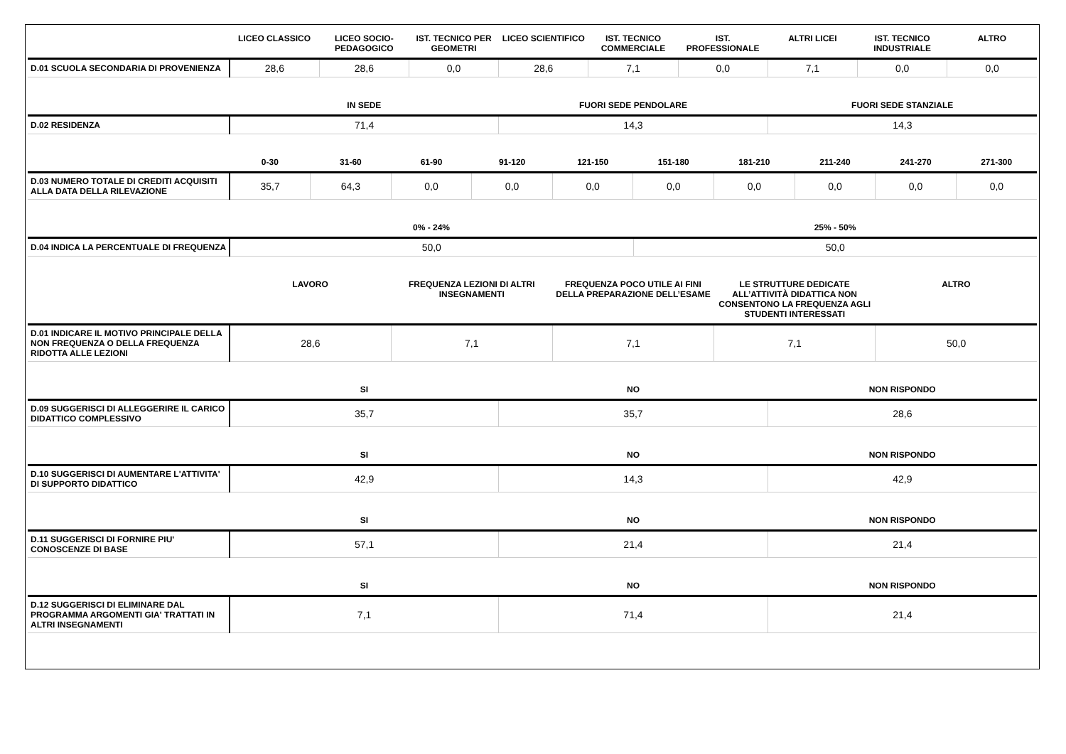| | LICEO CLASSICO | LICEO SOCIO-PEDAGOGICO | IST. TECNICO PER GEOMETRI | LICEO SCIENTIFICO | IST. TECNICO COMMERCIALE | IST. PROFESSIONALE | ALTRI LICEI | IST. TECNICO INDUSTRIALE | ALTRO |
| --- | --- | --- | --- | --- | --- | --- | --- | --- | --- |
| D.01 SCUOLA SECONDARIA DI PROVENIENZA | 28,6 | 28,6 | 0,0 | 28,6 | 7,1 | 0,0 | 7,1 | 0,0 | 0,0 |
| | IN SEDE | FUORI SEDE PENDOLARE | FUORI SEDE STANZIALE |
| --- | --- | --- | --- |
| D.02 RESIDENZA | 71,4 | 14,3 | 14,3 |
| | 0-30 | 31-60 | 61-90 | 91-120 | 121-150 | 151-180 | 181-210 | 211-240 | 241-270 | 271-300 |
| --- | --- | --- | --- | --- | --- | --- | --- | --- | --- | --- |
| D.03 NUMERO TOTALE DI CREDITI ACQUISITI ALLA DATA DELLA RILEVAZIONE | 35,7 | 64,3 | 0,0 | 0,0 | 0,0 | 0,0 | 0,0 | 0,0 | 0,0 | 0,0 |
| | 0% - 24% | 25% - 50% |
| --- | --- | --- |
| D.04 INDICA LA PERCENTUALE DI FREQUENZA | 50,0 | 50,0 |
| | LAVORO | FREQUENZA LEZIONI DI ALTRI INSEGNAMENTI | FREQUENZA POCO UTILE AI FINI DELLA PREPARAZIONE DELL’ESAME | LE STRUTTURE DEDICATE ALL’ATTIVITÀ DIDATTICA NON CONSENTONO LA FREQUENZA AGLI STUDENTI INTERESSATI | ALTRO |
| --- | --- | --- | --- | --- | --- |
| D.01 INDICARE IL MOTIVO PRINCIPALE DELLA NON FREQUENZA O DELLA FREQUENZA RIDOTTA ALLE LEZIONI | 28,6 | 7,1 | 7,1 | 7,1 | 50,0 |
| | SI | NO | NON RISPONDO |
| --- | --- | --- | --- |
| D.09 SUGGERISCI DI ALLEGGERIRE IL CARICO DIDATTICO COMPLESSIVO | 35,7 | 35,7 | 28,6 |
| | SI | NO | NON RISPONDO |
| --- | --- | --- | --- |
| D.10 SUGGERISCI DI AUMENTARE L'ATTIVITA' DI SUPPORTO DIDATTICO | 42,9 | 14,3 | 42,9 |
| | SI | NO | NON RISPONDO |
| --- | --- | --- | --- |
| D.11 SUGGERISCI DI FORNIRE PIU' CONOSCENZE DI BASE | 57,1 | 21,4 | 21,4 |
| | SI | NO | NON RISPONDO |
| --- | --- | --- | --- |
| D.12 SUGGERISCI DI ELIMINARE DAL PROGRAMMA ARGOMENTI GIA' TRATTATI IN ALTRI INSEGNAMENTI | 7,1 | 71,4 | 21,4 |